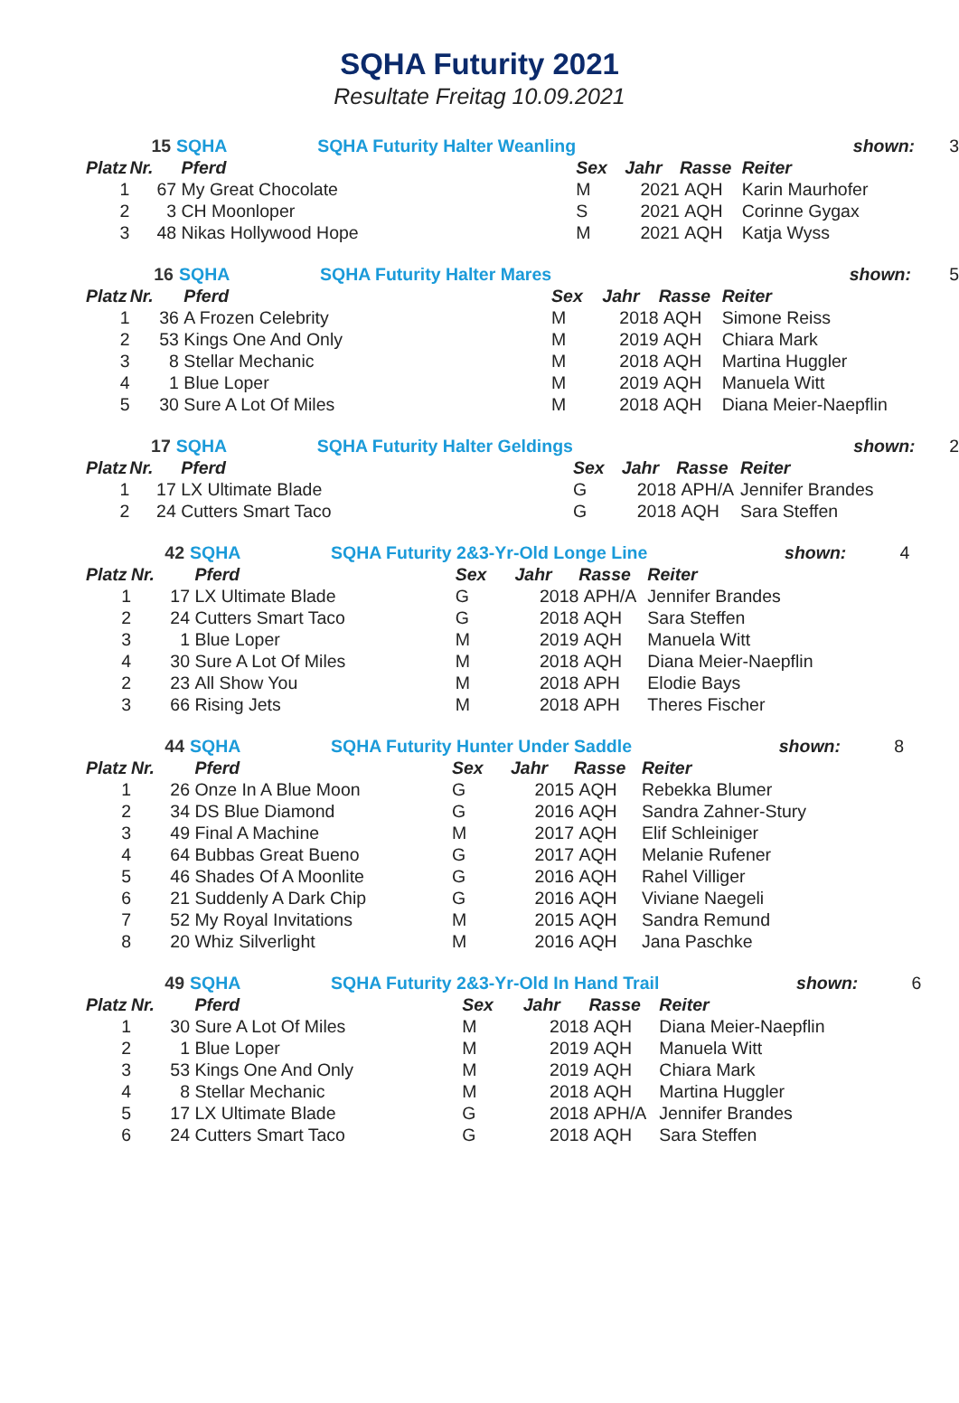SQHA Futurity 2021
Resultate Freitag 10.09.2021
| | 15 | SQHA SQHA Futurity Halter Weanling | | | | shown: | 3 |
| Platz | Nr. | Pferd | Sex | Jahr | Rasse | Reiter | |
| 1 | 67 | My Great Chocolate | M | 2021 | AQH | Karin Maurhofer | |
| 2 | 3 | CH Moonloper | S | 2021 | AQH | Corinne Gygax | |
| 3 | 48 | Nikas Hollywood Hope | M | 2021 | AQH | Katja Wyss | |
| | 16 | SQHA SQHA Futurity Halter Mares | | | | shown: | 5 |
| Platz | Nr. | Pferd | Sex | Jahr | Rasse | Reiter | |
| 1 | 36 | A Frozen Celebrity | M | 2018 | AQH | Simone Reiss | |
| 2 | 53 | Kings One And Only | M | 2019 | AQH | Chiara Mark | |
| 3 | 8 | Stellar Mechanic | M | 2018 | AQH | Martina Huggler | |
| 4 | 1 | Blue Loper | M | 2019 | AQH | Manuela Witt | |
| 5 | 30 | Sure A Lot Of Miles | M | 2018 | AQH | Diana Meier-Naepflin | |
| | 17 | SQHA SQHA Futurity Halter Geldings | | | | shown: | 2 |
| Platz | Nr. | Pferd | Sex | Jahr | Rasse | Reiter | |
| 1 | 17 | LX Ultimate Blade | G | 2018 | APH/A | Jennifer Brandes | |
| 2 | 24 | Cutters Smart Taco | G | 2018 | AQH | Sara Steffen | |
| | 42 | SQHA SQHA Futurity 2&3-Yr-Old Longe Line | | | | shown: | 4 |
| Platz | Nr. | Pferd | Sex | Jahr | Rasse | Reiter | |
| 1 | 17 | LX Ultimate Blade | G | 2018 | APH/A | Jennifer Brandes | |
| 2 | 24 | Cutters Smart Taco | G | 2018 | AQH | Sara Steffen | |
| 3 | 1 | Blue Loper | M | 2019 | AQH | Manuela Witt | |
| 4 | 30 | Sure A Lot Of Miles | M | 2018 | AQH | Diana Meier-Naepflin | |
| 2 | 23 | All Show You | M | 2018 | APH | Elodie Bays | |
| 3 | 66 | Rising Jets | M | 2018 | APH | Theres Fischer | |
| | 44 | SQHA SQHA Futurity Hunter Under Saddle | | | | shown: | 8 |
| Platz | Nr. | Pferd | Sex | Jahr | Rasse | Reiter | |
| 1 | 26 | Onze In A Blue Moon | G | 2015 | AQH | Rebekka Blumer | |
| 2 | 34 | DS Blue Diamond | G | 2016 | AQH | Sandra Zahner-Stury | |
| 3 | 49 | Final A Machine | M | 2017 | AQH | Elif Schleiniger | |
| 4 | 64 | Bubbas Great Bueno | G | 2017 | AQH | Melanie Rufener | |
| 5 | 46 | Shades Of A Moonlite | G | 2016 | AQH | Rahel Villiger | |
| 6 | 21 | Suddenly A Dark Chip | G | 2016 | AQH | Viviane Naegeli | |
| 7 | 52 | My Royal Invitations | M | 2015 | AQH | Sandra Remund | |
| 8 | 20 | Whiz Silverlight | M | 2016 | AQH | Jana Paschke | |
| | 49 | SQHA SQHA Futurity 2&3-Yr-Old In Hand Trail | | | | shown: | 6 |
| Platz | Nr. | Pferd | Sex | Jahr | Rasse | Reiter | |
| 1 | 30 | Sure A Lot Of Miles | M | 2018 | AQH | Diana Meier-Naepflin | |
| 2 | 1 | Blue Loper | M | 2019 | AQH | Manuela Witt | |
| 3 | 53 | Kings One And Only | M | 2019 | AQH | Chiara Mark | |
| 4 | 8 | Stellar Mechanic | M | 2018 | AQH | Martina Huggler | |
| 5 | 17 | LX Ultimate Blade | G | 2018 | APH/A | Jennifer Brandes | |
| 6 | 24 | Cutters Smart Taco | G | 2018 | AQH | Sara Steffen | |